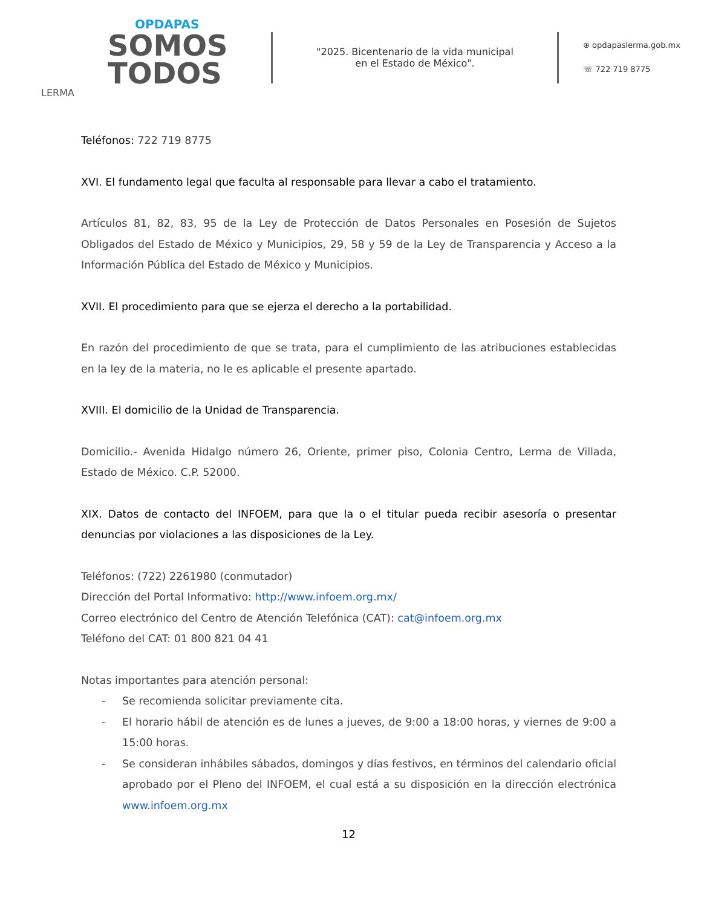OPDAPAS
SOMOS
TODOS
LERMA
"2025. Bicentenario de la vida municipal
en el Estado de México".
⊕ opdapaslerma.gob.mx
☏ 722 719 8775
Teléfonos: 722 719 8775
XVI. El fundamento legal que faculta al responsable para llevar a cabo el tratamiento.
Artículos 81, 82, 83, 95 de la Ley de Protección de Datos Personales en Posesión de Sujetos Obligados del Estado de México y Municipios, 29, 58 y 59 de la Ley de Transparencia y Acceso a la Información Pública del Estado de México y Municipios.
XVII. El procedimiento para que se ejerza el derecho a la portabilidad.
En razón del procedimiento de que se trata, para el cumplimiento de las atribuciones establecidas en la ley de la materia, no le es aplicable el presente apartado.
XVIII. El domicilio de la Unidad de Transparencia.
Domicilio.- Avenida Hidalgo número 26, Oriente, primer piso, Colonia Centro, Lerma de Villada, Estado de México. C.P. 52000.
XIX. Datos de contacto del INFOEM, para que la o el titular pueda recibir asesoría o presentar denuncias por violaciones a las disposiciones de la Ley.
Teléfonos: (722) 2261980 (conmutador)
Dirección del Portal Informativo: http://www.infoem.org.mx/
Correo electrónico del Centro de Atención Telefónica (CAT): cat@infoem.org.mx
Teléfono del CAT: 01 800 821 04 41
Notas importantes para atención personal:
- Se recomienda solicitar previamente cita.
- El horario hábil de atención es de lunes a jueves, de 9:00 a 18:00 horas, y viernes de 9:00 a 15:00 horas.
- Se consideran inhábiles sábados, domingos y días festivos, en términos del calendario oficial aprobado por el Pleno del INFOEM, el cual está a su disposición en la dirección electrónica www.infoem.org.mx
12